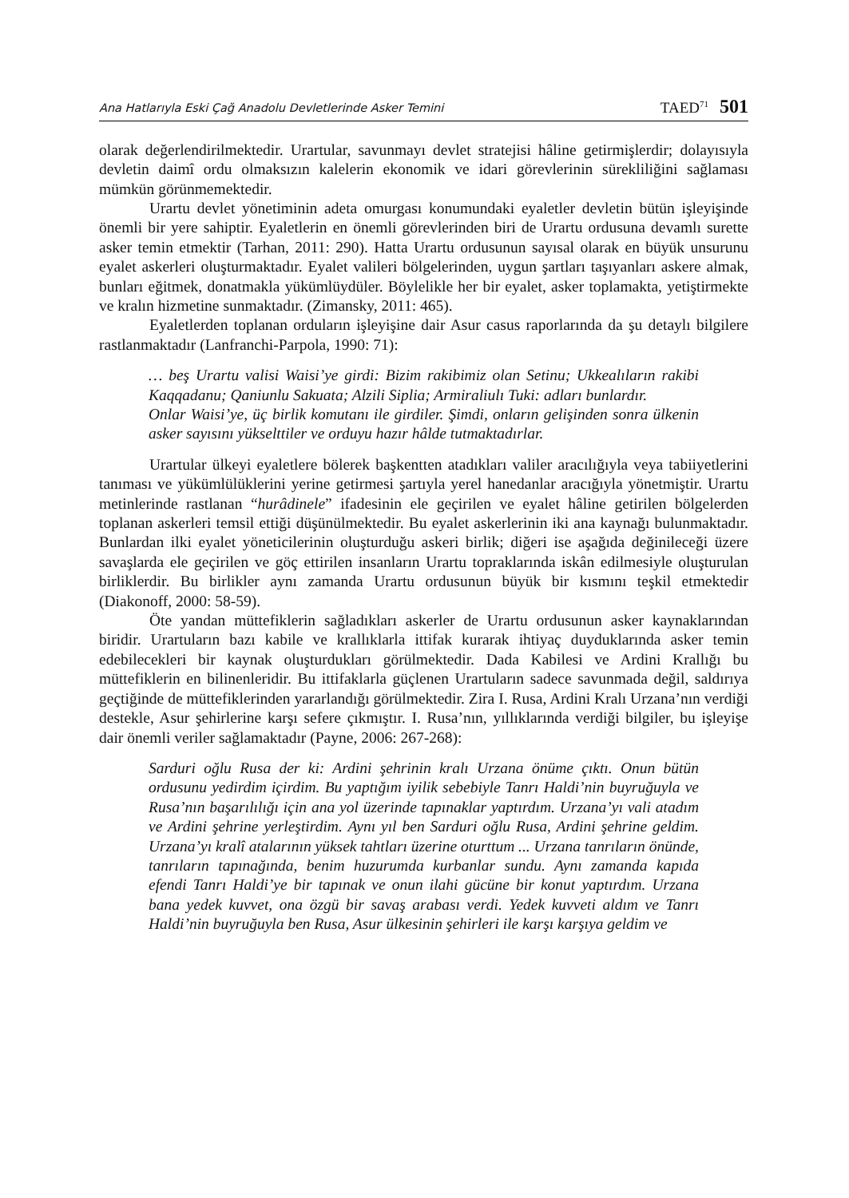Ana Hatlarıyla Eski Çağ Anadolu Devletlerinde Asker Temini TAED<sup>71</sup> 501
olarak değerlendirilmektedir. Urartular, savunmayı devlet stratejisi hâline getirmişlerdir; dolayısıyla devletin daimî ordu olmaksızın kalelerin ekonomik ve idari görevlerinin sürekliliğini sağlaması mümkün görünmemektedir.
Urartu devlet yönetiminin adeta omurgası konumundaki eyaletler devletin bütün işleyişinde önemli bir yere sahiptir. Eyaletlerin en önemli görevlerinden biri de Urartu ordusuna devamlı surette asker temin etmektir (Tarhan, 2011: 290). Hatta Urartu ordusunun sayısal olarak en büyük unsurunu eyalet askerleri oluşturmaktadır. Eyalet valileri bölgelerinden, uygun şartları taşıyanları askere almak, bunları eğitmek, donatmakla yükümlüydüler. Böylelikle her bir eyalet, asker toplamakta, yetiştirmekte ve kralın hizmetine sunmaktadır. (Zimansky, 2011: 465).
Eyaletlerden toplanan orduların işleyişine dair Asur casus raporlarında da şu detaylı bilgilere rastlanmaktadır (Lanfranchi-Parpola, 1990: 71):
… beş Urartu valisi Waisi’ye girdi: Bizim rakibimiz olan Setinu; Ukkealıların rakibi Kaqqadanu; Qaniunlu Sakuata; Alzili Siplia; Armiraliulı Tuki: adları bunlardır.
Onlar Waisi’ye, üç birlik komutanı ile girdiler. Şimdi, onların gelişinden sonra ülkenin asker sayısını yükselttiler ve orduyu hazır hâlde tutmaktadırlar.
Urartular ülkeyi eyaletlere bölerek başkentten atadıkları valiler aracılığıyla veya tabiiyetlerini tanıması ve yükümlülüklerini yerine getirmesi şartıyla yerel hanedanlar aracığıyla yönetmiştir. Urartu metinlerinde rastlanan “hurâdinele” ifadesinin ele geçirilen ve eyalet hâline getirilen bölgelerden toplanan askerleri temsil ettiği düşünülmektedir. Bu eyalet askerlerinin iki ana kaynağı bulunmaktadır. Bunlardan ilki eyalet yöneticilerinin oluşturduğu askeri birlik; diğeri ise aşağıda değinileceği üzere savaşlarda ele geçirilen ve göç ettirilen insanların Urartu topraklarında iskân edilmesiyle oluşturulan birliklerdir. Bu birlikler aynı zamanda Urartu ordusunun büyük bir kısmını teşkil etmektedir (Diakonoff, 2000: 58-59).
Öte yandan müttefiklerin sağladıkları askerler de Urartu ordusunun asker kaynaklarından biridir. Urartuların bazı kabile ve krallıklarla ittifak kurarak ihtiyaç duyduklarında asker temin edebilecekleri bir kaynak oluşturdukları görülmektedir. Dada Kabilesi ve Ardini Krallığı bu müttefiklerin en bilinenleridir. Bu ittifaklarla güçlenen Urartuların sadece savunmada değil, saldırıya geçtiğinde de müttefiklerinden yararlandığı görülmektedir. Zira I. Rusa, Ardini Kralı Urzana’nın verdiği destekle, Asur şehirlerine karşı sefere çıkmıştır. I. Rusa’nın, yıllıklarında verdiği bilgiler, bu işleyişe dair önemli veriler sağlamaktadır (Payne, 2006: 267-268):
Sarduri oğlu Rusa der ki: Ardini şehrinin kralı Urzana önüme çıktı. Onun bütün ordusunu yedirdim içirdim. Bu yaptığım iyilik sebebiyle Tanrı Haldi’nin buyruğuyla ve Rusa’nın başarılılığı için ana yol üzerinde tapınaklar yaptırdım. Urzana’yı vali atadım ve Ardini şehrine yerleştirdim. Aynı yıl ben Sarduri oğlu Rusa, Ardini şehrine geldim. Urzana’yı kralî atalarının yüksek tahtları üzerine oturttum ... Urzana tanrıların önünde, tanrıların tapınağında, benim huzurumda kurbanlar sundu. Aynı zamanda kapıda efendi Tanrı Haldi’ye bir tapınak ve onun ilahi gücüne bir konut yaptırdım. Urzana bana yedek kuvvet, ona özgü bir savaş arabası verdi. Yedek kuvveti aldım ve Tanrı Haldi’nin buyruğuyla ben Rusa, Asur ülkesinin şehirleri ile karşı karşıya geldim ve